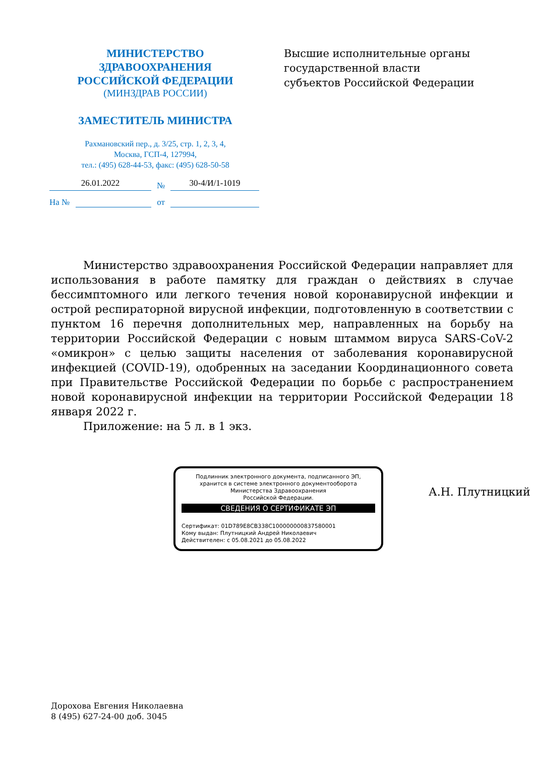МИНИСТЕРСТВО
ЗДРАВООХРАНЕНИЯ
РОССИЙСКОЙ ФЕДЕРАЦИИ
(МИНЗДРАВ РОССИИ)
ЗАМЕСТИТЕЛЬ МИНИСТРА
Рахмановский пер., д. 3/25, стр. 1, 2, 3, 4,
Москва, ГСП-4, 127994,
тел.: (495) 628-44-53, факс: (495) 628-50-58
Высшие исполнительные органы
государственной власти
субъектов Российской Федерации
26.01.2022
№
30-4/И/1-1019
На №
от
Министерство здравоохранения Российской Федерации направляет для использования в работе памятку для граждан о действиях в случае бессимптомного или легкого течения новой коронавирусной инфекции и острой респираторной вирусной инфекции, подготовленную в соответствии с пунктом 16 перечня дополнительных мер, направленных на борьбу на территории Российской Федерации с новым штаммом вируса SARS-CoV-2 «омикрон» с целью защиты населения от заболевания коронавирусной инфекцией (COVID-19), одобренных на заседании Координационного совета при Правительстве Российской Федерации по борьбе с распространением новой коронавирусной инфекции на территории Российской Федерации 18 января 2022 г.
Приложение: на 5 л. в 1 экз.
Подлинник электронного документа, подписанного ЭП,
хранится в системе электронного документооборота
Министерства Здравоохранения
Российской Федерации.
СВЕДЕНИЯ О СЕРТИФИКАТЕ ЭП
Сертификат: 01D789E8CB338C100000000837580001
Кому выдан: Плутницкий Андрей Николаевич
Действителен: с 05.08.2021 до 05.08.2022
А.Н. Плутницкий
Дорохова Евгения Николаевна
8 (495) 627-24-00 доб. 3045